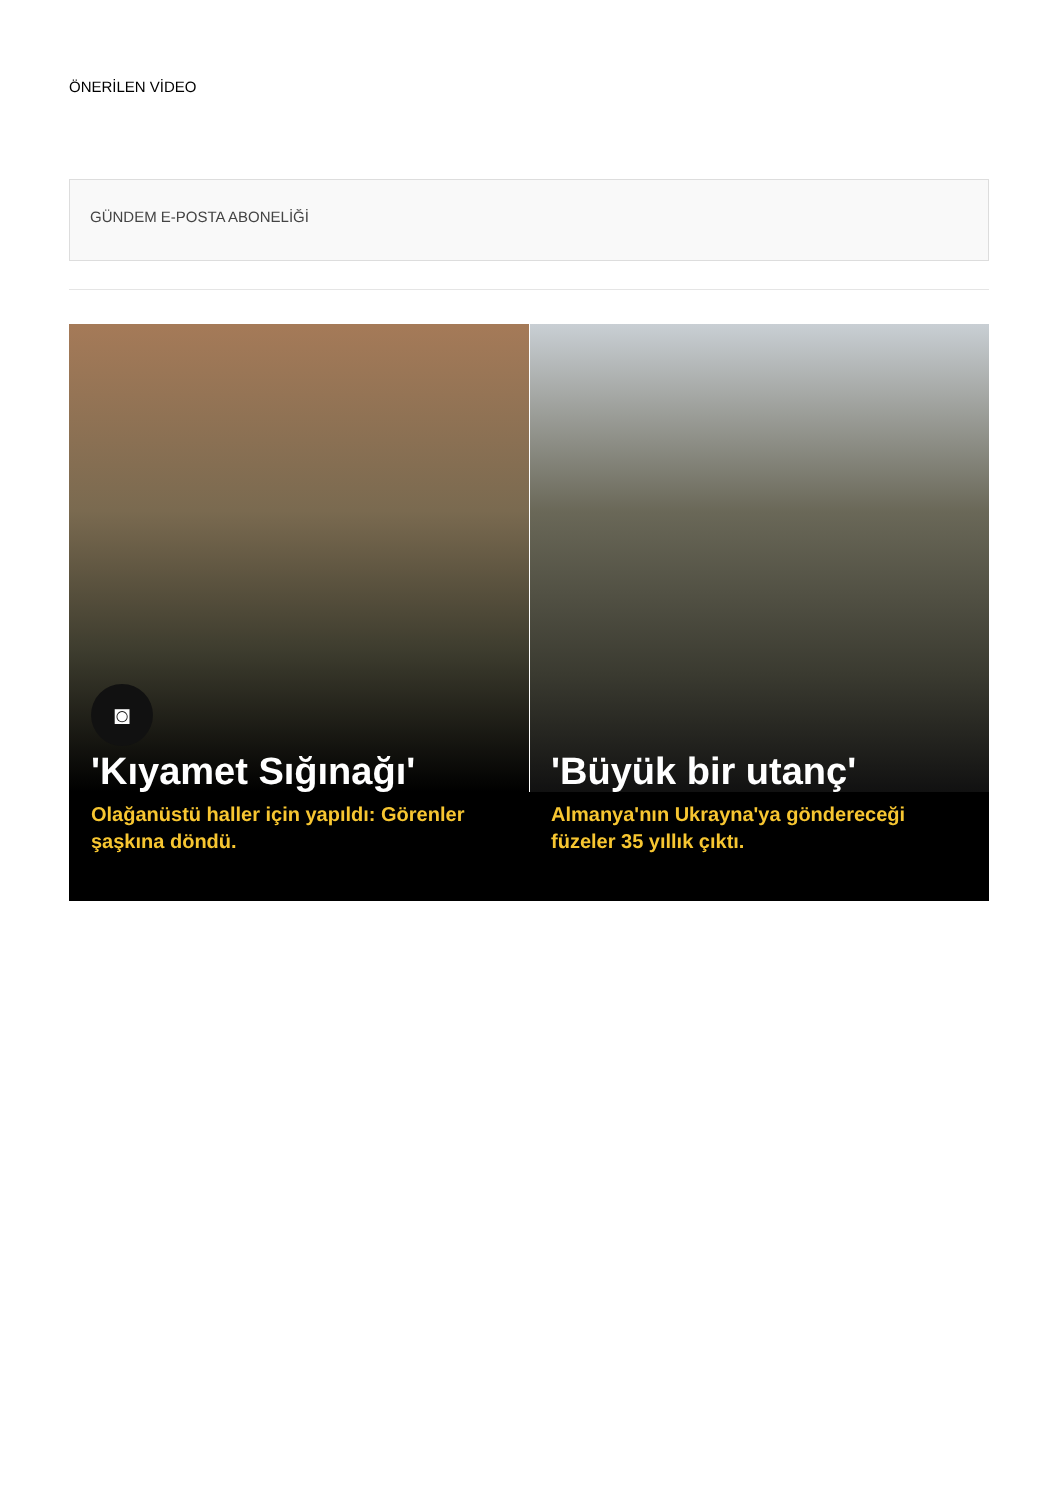ÖNERİLEN VİDEO
GÜNDEM E-POSTA ABONELİĞİ
◙
'Kıyamet Sığınağı'
Olağanüstü haller için yapıldı: Görenler şaşkına döndü.
'Büyük bir utanç'
Almanya'nın Ukrayna'ya göndereceği füzeler 35 yıllık çıktı.